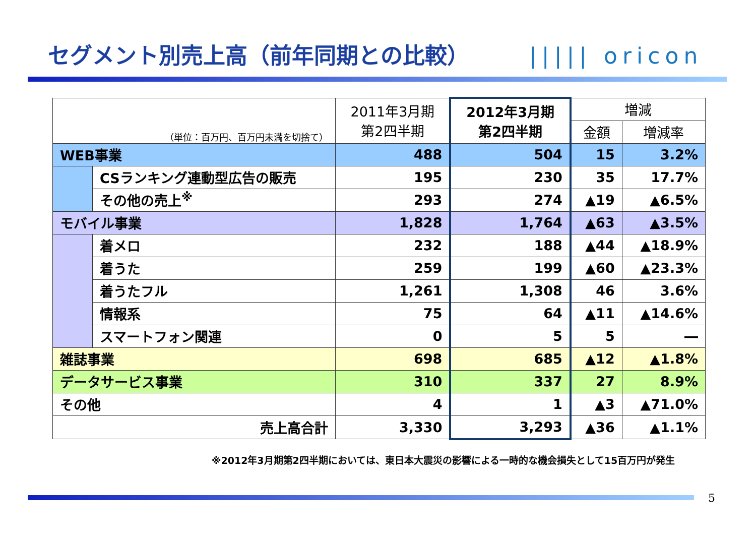セグメント別売上高（前年同期との比較）
||||| oricon
| （単位：百万円、百万円未満を切捨て） | | 2011年3月期 第2四半期 | 2012年3月期 第2四半期 | 増減 | |
| --- | --- | --- | --- | --- | --- |
| | | | | 金額 | 増減率 |
| WEB事業 | | 488 | 504 | 15 | 3.2% |
| | CSランキング連動型広告の販売 | 195 | 230 | 35 | 17.7% |
| | その他の売上<sup>※</sup> | 293 | 274 | ▲19 | ▲6.5% |
| モバイル事業 | | 1,828 | 1,764 | ▲63 | ▲3.5% |
| | 着メロ | 232 | 188 | ▲44 | ▲18.9% |
| | 着うた | 259 | 199 | ▲60 | ▲23.3% |
| | 着うたフル | 1,261 | 1,308 | 46 | 3.6% |
| | 情報系 | 75 | 64 | ▲11 | ▲14.6% |
| | スマートフォン関連 | 0 | 5 | 5 | ― |
| 雑誌事業 | | 698 | 685 | ▲12 | ▲1.8% |
| データサービス事業 | | 310 | 337 | 27 | 8.9% |
| その他 | | 4 | 1 | ▲3 | ▲71.0% |
| 売上高合計 | | 3,330 | 3,293 | ▲36 | ▲1.1% |
※2012年3月期第2四半期においては、東日本大震災の影響による一時的な機会損失として15百万円が発生
5